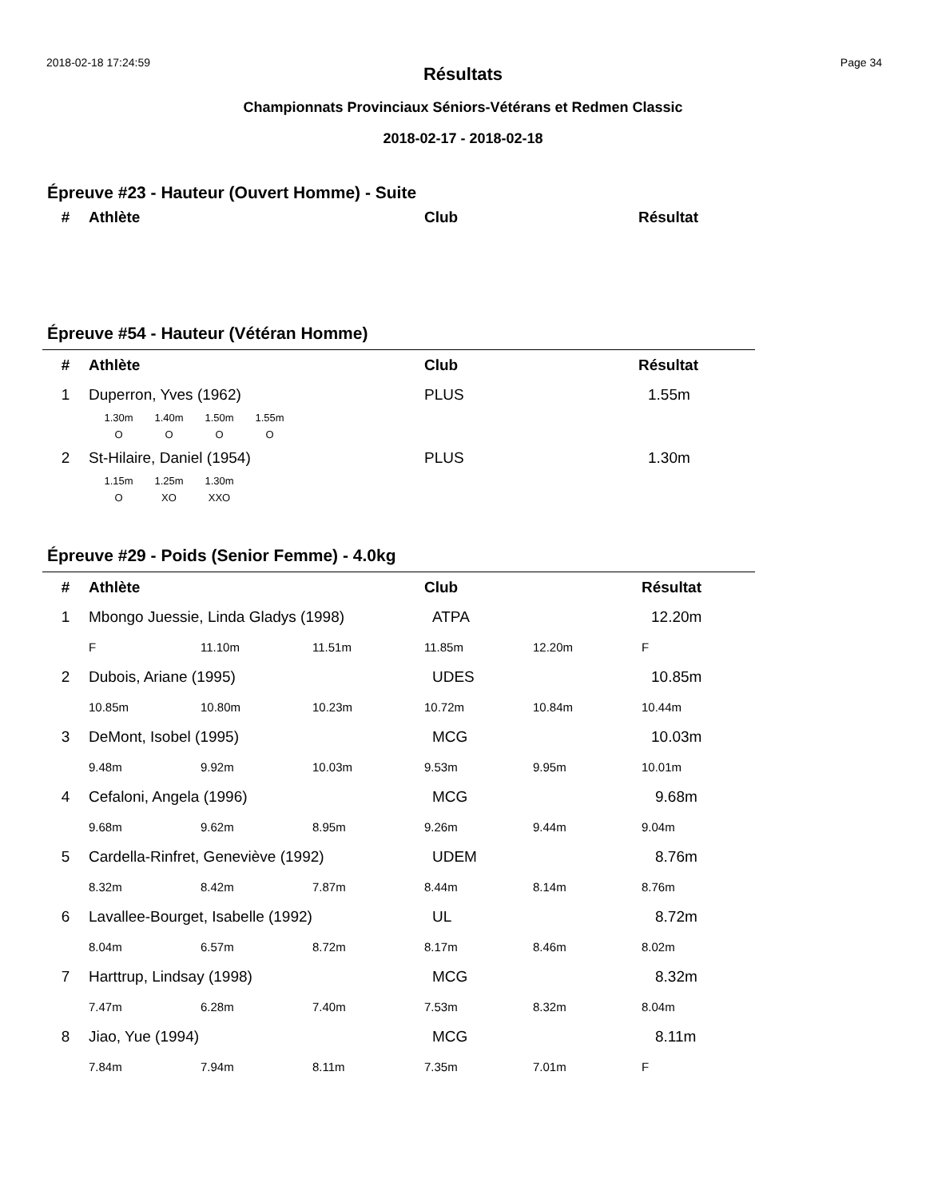2018-02-18 17:24:59 Page 34
Résultats
Championnats Provinciaux Séniors-Vétérans et Redmen Classic
2018-02-17 - 2018-02-18
Épreuve #23 - Hauteur (Ouvert Homme) - Suite
| # | Athlète | Club | Résultat |
| --- | --- | --- | --- |
Épreuve #54 - Hauteur (Vétéran Homme)
| # | Athlète | Club | Résultat |
| --- | --- | --- | --- |
| 1 | Duperron, Yves (1962) | PLUS | 1.55m |
1.30m
O
1.40m
O
1.50m
O
1.55m
O
| 2 | St-Hilaire, Daniel (1954) | PLUS | 1.30m |
1.15m
O
1.25m
XO
1.30m
XXO
Épreuve #29 - Poids (Senior Femme) - 4.0kg
| # | Athlète | | | Club | | Résultat |
| --- | --- | --- | --- | --- | --- | --- |
| 1 | Mbongo Juessie, Linda Gladys (1998) | | | ATPA | | 12.20m |
| | F | 11.10m | 11.51m | 11.85m | 12.20m | F |
| 2 | Dubois, Ariane (1995) | | | UDES | | 10.85m |
| | 10.85m | 10.80m | 10.23m | 10.72m | 10.84m | 10.44m |
| 3 | DeMont, Isobel (1995) | | | MCG | | 10.03m |
| | 9.48m | 9.92m | 10.03m | 9.53m | 9.95m | 10.01m |
| 4 | Cefaloni, Angela (1996) | | | MCG | | 9.68m |
| | 9.68m | 9.62m | 8.95m | 9.26m | 9.44m | 9.04m |
| 5 | Cardella-Rinfret, Geneviève (1992) | | | UDEM | | 8.76m |
| | 8.32m | 8.42m | 7.87m | 8.44m | 8.14m | 8.76m |
| 6 | Lavallee-Bourget, Isabelle (1992) | | | UL | | 8.72m |
| | 8.04m | 6.57m | 8.72m | 8.17m | 8.46m | 8.02m |
| 7 | Harttrup, Lindsay (1998) | | | MCG | | 8.32m |
| | 7.47m | 6.28m | 7.40m | 7.53m | 8.32m | 8.04m |
| 8 | Jiao, Yue (1994) | | | MCG | | 8.11m |
| | 7.84m | 7.94m | 8.11m | 7.35m | 7.01m | F |